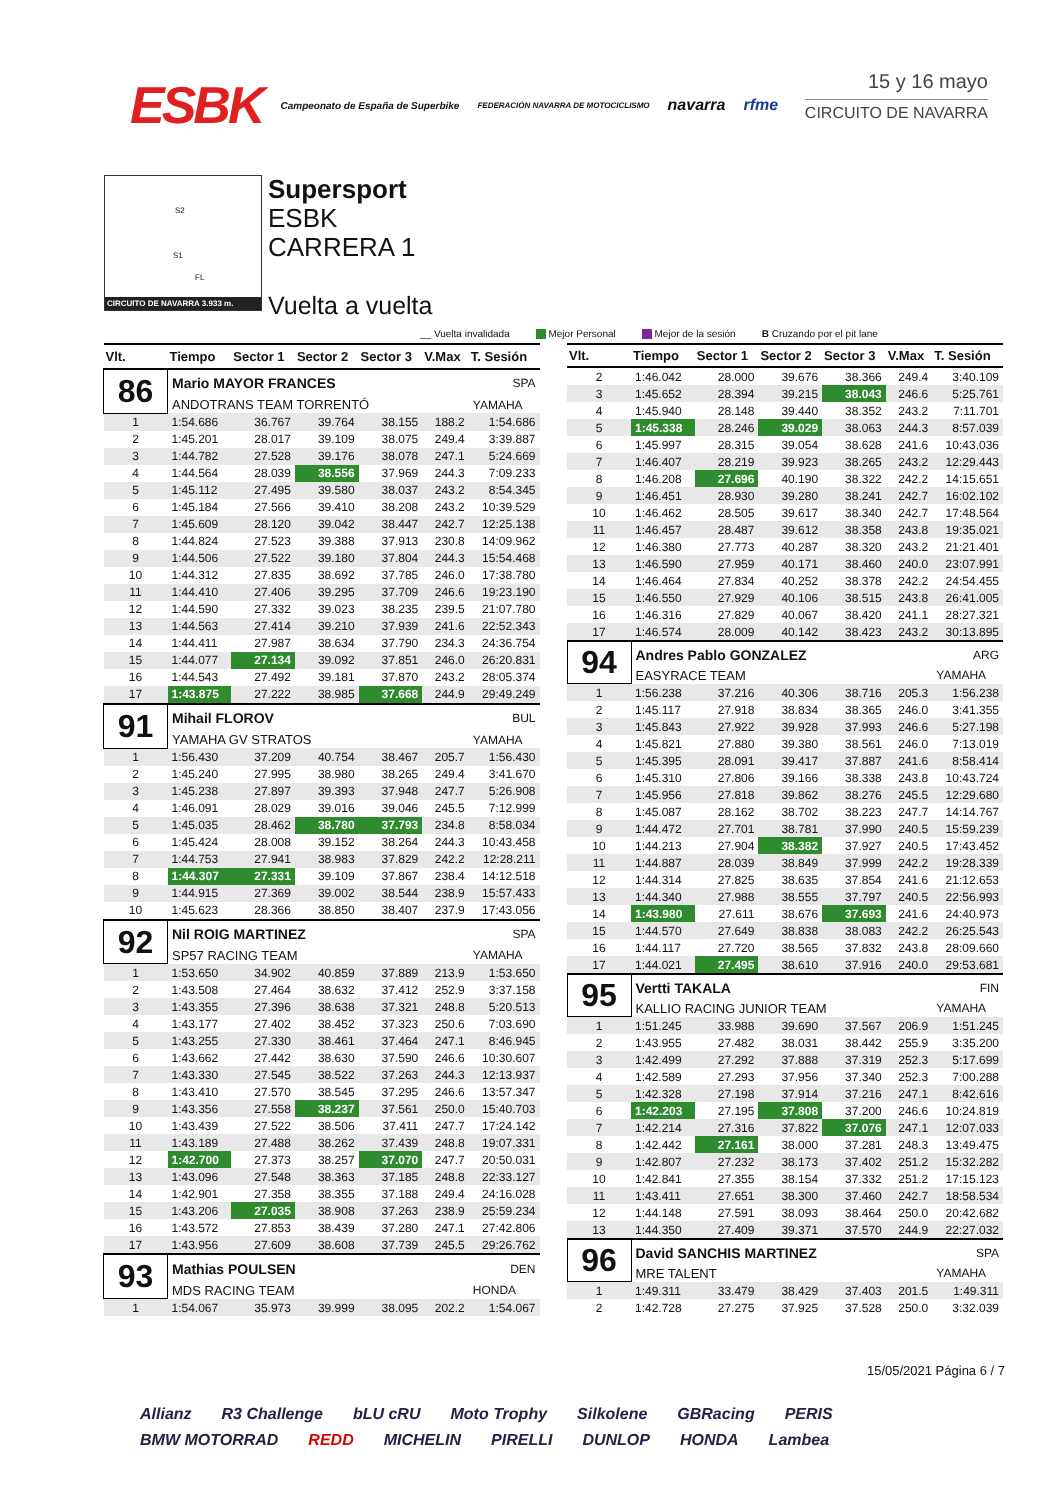ESBK Campeonato de España de Superbike FEDERACIÓN NAVARRA DE MOTOCICLISMO navarra rfme
15 y 16 mayo
CIRCUITO DE NAVARRA
S2
S1
FL
CIRCUITO DE NAVARRA 3.933 m.
Supersport
ESBK
CARRERA 1
Vuelta a vuelta
__ Vuelta invalidada Mejor Personal Mejor de la sesión B Cruzando por el pit lane
| Vlt. | Tiempo | Sector 1 | Sector 2 | Sector 3 | V.Max | T. Sesión |
| --- | --- | --- | --- | --- | --- | --- |
| 86 | Mario MAYOR FRANCES | | | | | SPA |
| | ANDOTRANS TEAM TORRENTÓ | | | | | YAMAHA |
| 1 | 1:54.686 | 36.767 | 39.764 | 38.155 | 188.2 | 1:54.686 |
| 2 | 1:45.201 | 28.017 | 39.109 | 38.075 | 249.4 | 3:39.887 |
| 3 | 1:44.782 | 27.528 | 39.176 | 38.078 | 247.1 | 5:24.669 |
| 4 | 1:44.564 | 28.039 | 38.556 | 37.969 | 244.3 | 7:09.233 |
| 5 | 1:45.112 | 27.495 | 39.580 | 38.037 | 243.2 | 8:54.345 |
| 6 | 1:45.184 | 27.566 | 39.410 | 38.208 | 243.2 | 10:39.529 |
| 7 | 1:45.609 | 28.120 | 39.042 | 38.447 | 242.7 | 12:25.138 |
| 8 | 1:44.824 | 27.523 | 39.388 | 37.913 | 230.8 | 14:09.962 |
| 9 | 1:44.506 | 27.522 | 39.180 | 37.804 | 244.3 | 15:54.468 |
| 10 | 1:44.312 | 27.835 | 38.692 | 37.785 | 246.0 | 17:38.780 |
| 11 | 1:44.410 | 27.406 | 39.295 | 37.709 | 246.6 | 19:23.190 |
| 12 | 1:44.590 | 27.332 | 39.023 | 38.235 | 239.5 | 21:07.780 |
| 13 | 1:44.563 | 27.414 | 39.210 | 37.939 | 241.6 | 22:52.343 |
| 14 | 1:44.411 | 27.987 | 38.634 | 37.790 | 234.3 | 24:36.754 |
| 15 | 1:44.077 | 27.134 | 39.092 | 37.851 | 246.0 | 26:20.831 |
| 16 | 1:44.543 | 27.492 | 39.181 | 37.870 | 243.2 | 28:05.374 |
| 17 | 1:43.875 | 27.222 | 38.985 | 37.668 | 244.9 | 29:49.249 |
| 91 | Mihail FLOROV | | | | | BUL |
| | YAMAHA GV STRATOS | | | | | YAMAHA |
| 1 | 1:56.430 | 37.209 | 40.754 | 38.467 | 205.7 | 1:56.430 |
| 2 | 1:45.240 | 27.995 | 38.980 | 38.265 | 249.4 | 3:41.670 |
| 3 | 1:45.238 | 27.897 | 39.393 | 37.948 | 247.7 | 5:26.908 |
| 4 | 1:46.091 | 28.029 | 39.016 | 39.046 | 245.5 | 7:12.999 |
| 5 | 1:45.035 | 28.462 | 38.780 | 37.793 | 234.8 | 8:58.034 |
| 6 | 1:45.424 | 28.008 | 39.152 | 38.264 | 244.3 | 10:43.458 |
| 7 | 1:44.753 | 27.941 | 38.983 | 37.829 | 242.2 | 12:28.211 |
| 8 | 1:44.307 | 27.331 | 39.109 | 37.867 | 238.4 | 14:12.518 |
| 9 | 1:44.915 | 27.369 | 39.002 | 38.544 | 238.9 | 15:57.433 |
| 10 | 1:45.623 | 28.366 | 38.850 | 38.407 | 237.9 | 17:43.056 |
| 92 | Nil ROIG MARTINEZ | | | | | SPA |
| | SP57 RACING TEAM | | | | | YAMAHA |
| 1 | 1:53.650 | 34.902 | 40.859 | 37.889 | 213.9 | 1:53.650 |
| 2 | 1:43.508 | 27.464 | 38.632 | 37.412 | 252.9 | 3:37.158 |
| 3 | 1:43.355 | 27.396 | 38.638 | 37.321 | 248.8 | 5:20.513 |
| 4 | 1:43.177 | 27.402 | 38.452 | 37.323 | 250.6 | 7:03.690 |
| 5 | 1:43.255 | 27.330 | 38.461 | 37.464 | 247.1 | 8:46.945 |
| 6 | 1:43.662 | 27.442 | 38.630 | 37.590 | 246.6 | 10:30.607 |
| 7 | 1:43.330 | 27.545 | 38.522 | 37.263 | 244.3 | 12:13.937 |
| 8 | 1:43.410 | 27.570 | 38.545 | 37.295 | 246.6 | 13:57.347 |
| 9 | 1:43.356 | 27.558 | 38.237 | 37.561 | 250.0 | 15:40.703 |
| 10 | 1:43.439 | 27.522 | 38.506 | 37.411 | 247.7 | 17:24.142 |
| 11 | 1:43.189 | 27.488 | 38.262 | 37.439 | 248.8 | 19:07.331 |
| 12 | 1:42.700 | 27.373 | 38.257 | 37.070 | 247.7 | 20:50.031 |
| 13 | 1:43.096 | 27.548 | 38.363 | 37.185 | 248.8 | 22:33.127 |
| 14 | 1:42.901 | 27.358 | 38.355 | 37.188 | 249.4 | 24:16.028 |
| 15 | 1:43.206 | 27.035 | 38.908 | 37.263 | 238.9 | 25:59.234 |
| 16 | 1:43.572 | 27.853 | 38.439 | 37.280 | 247.1 | 27:42.806 |
| 17 | 1:43.956 | 27.609 | 38.608 | 37.739 | 245.5 | 29:26.762 |
| 93 | Mathias POULSEN | | | | | DEN |
| | MDS RACING TEAM | | | | | HONDA |
| 1 | 1:54.067 | 35.973 | 39.999 | 38.095 | 202.2 | 1:54.067 |
| Vlt. | Tiempo | Sector 1 | Sector 2 | Sector 3 | V.Max | T. Sesión |
| --- | --- | --- | --- | --- | --- | --- |
| 2 | 1:46.042 | 28.000 | 39.676 | 38.366 | 249.4 | 3:40.109 |
| 3 | 1:45.652 | 28.394 | 39.215 | 38.043 | 246.6 | 5:25.761 |
| 4 | 1:45.940 | 28.148 | 39.440 | 38.352 | 243.2 | 7:11.701 |
| 5 | 1:45.338 | 28.246 | 39.029 | 38.063 | 244.3 | 8:57.039 |
| 6 | 1:45.997 | 28.315 | 39.054 | 38.628 | 241.6 | 10:43.036 |
| 7 | 1:46.407 | 28.219 | 39.923 | 38.265 | 243.2 | 12:29.443 |
| 8 | 1:46.208 | 27.696 | 40.190 | 38.322 | 242.2 | 14:15.651 |
| 9 | 1:46.451 | 28.930 | 39.280 | 38.241 | 242.7 | 16:02.102 |
| 10 | 1:46.462 | 28.505 | 39.617 | 38.340 | 242.7 | 17:48.564 |
| 11 | 1:46.457 | 28.487 | 39.612 | 38.358 | 243.8 | 19:35.021 |
| 12 | 1:46.380 | 27.773 | 40.287 | 38.320 | 243.2 | 21:21.401 |
| 13 | 1:46.590 | 27.959 | 40.171 | 38.460 | 240.0 | 23:07.991 |
| 14 | 1:46.464 | 27.834 | 40.252 | 38.378 | 242.2 | 24:54.455 |
| 15 | 1:46.550 | 27.929 | 40.106 | 38.515 | 243.8 | 26:41.005 |
| 16 | 1:46.316 | 27.829 | 40.067 | 38.420 | 241.1 | 28:27.321 |
| 17 | 1:46.574 | 28.009 | 40.142 | 38.423 | 243.2 | 30:13.895 |
| 94 | Andres Pablo GONZALEZ | | | | | ARG |
| | EASYRACE TEAM | | | | | YAMAHA |
| 1 | 1:56.238 | 37.216 | 40.306 | 38.716 | 205.3 | 1:56.238 |
| 2 | 1:45.117 | 27.918 | 38.834 | 38.365 | 246.0 | 3:41.355 |
| 3 | 1:45.843 | 27.922 | 39.928 | 37.993 | 246.6 | 5:27.198 |
| 4 | 1:45.821 | 27.880 | 39.380 | 38.561 | 246.0 | 7:13.019 |
| 5 | 1:45.395 | 28.091 | 39.417 | 37.887 | 241.6 | 8:58.414 |
| 6 | 1:45.310 | 27.806 | 39.166 | 38.338 | 243.8 | 10:43.724 |
| 7 | 1:45.956 | 27.818 | 39.862 | 38.276 | 245.5 | 12:29.680 |
| 8 | 1:45.087 | 28.162 | 38.702 | 38.223 | 247.7 | 14:14.767 |
| 9 | 1:44.472 | 27.701 | 38.781 | 37.990 | 240.5 | 15:59.239 |
| 10 | 1:44.213 | 27.904 | 38.382 | 37.927 | 240.5 | 17:43.452 |
| 11 | 1:44.887 | 28.039 | 38.849 | 37.999 | 242.2 | 19:28.339 |
| 12 | 1:44.314 | 27.825 | 38.635 | 37.854 | 241.6 | 21:12.653 |
| 13 | 1:44.340 | 27.988 | 38.555 | 37.797 | 240.5 | 22:56.993 |
| 14 | 1:43.980 | 27.611 | 38.676 | 37.693 | 241.6 | 24:40.973 |
| 15 | 1:44.570 | 27.649 | 38.838 | 38.083 | 242.2 | 26:25.543 |
| 16 | 1:44.117 | 27.720 | 38.565 | 37.832 | 243.8 | 28:09.660 |
| 17 | 1:44.021 | 27.495 | 38.610 | 37.916 | 240.0 | 29:53.681 |
| 95 | Vertti TAKALA | | | | | FIN |
| | KALLIO RACING JUNIOR TEAM | | | | | YAMAHA |
| 1 | 1:51.245 | 33.988 | 39.690 | 37.567 | 206.9 | 1:51.245 |
| 2 | 1:43.955 | 27.482 | 38.031 | 38.442 | 255.9 | 3:35.200 |
| 3 | 1:42.499 | 27.292 | 37.888 | 37.319 | 252.3 | 5:17.699 |
| 4 | 1:42.589 | 27.293 | 37.956 | 37.340 | 252.3 | 7:00.288 |
| 5 | 1:42.328 | 27.198 | 37.914 | 37.216 | 247.1 | 8:42.616 |
| 6 | 1:42.203 | 27.195 | 37.808 | 37.200 | 246.6 | 10:24.819 |
| 7 | 1:42.214 | 27.316 | 37.822 | 37.076 | 247.1 | 12:07.033 |
| 8 | 1:42.442 | 27.161 | 38.000 | 37.281 | 248.3 | 13:49.475 |
| 9 | 1:42.807 | 27.232 | 38.173 | 37.402 | 251.2 | 15:32.282 |
| 10 | 1:42.841 | 27.355 | 38.154 | 37.332 | 251.2 | 17:15.123 |
| 11 | 1:43.411 | 27.651 | 38.300 | 37.460 | 242.7 | 18:58.534 |
| 12 | 1:44.148 | 27.591 | 38.093 | 38.464 | 250.0 | 20:42.682 |
| 13 | 1:44.350 | 27.409 | 39.371 | 37.570 | 244.9 | 22:27.032 |
| 96 | David SANCHIS MARTINEZ | | | | | SPA |
| | MRE TALENT | | | | | YAMAHA |
| 1 | 1:49.311 | 33.479 | 38.429 | 37.403 | 201.5 | 1:49.311 |
| 2 | 1:42.728 | 27.275 | 37.925 | 37.528 | 250.0 | 3:32.039 |
15/05/2021 Página 6 / 7
Allianz R3 Challenge bLU cRU Moto Trophy Silkolene GBRacing PERIS BMW MOTORRAD REDD MICHELIN PIRELLI DUNLOP HONDA Lambea